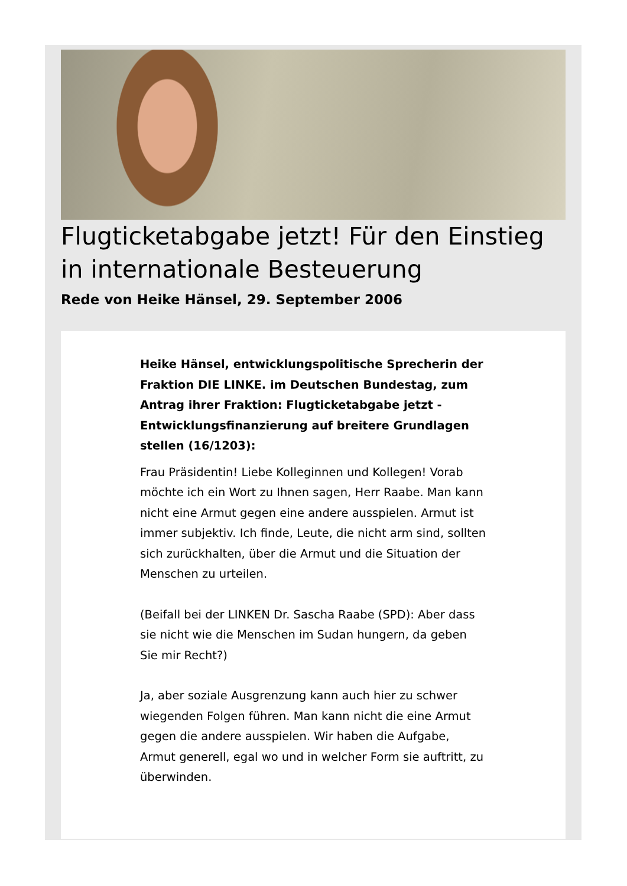Flugticketabgabe jetzt! Für den Einstieg in internationale Besteuerung
Rede von Heike Hänsel, 29. September 2006
Heike Hänsel, entwicklungspolitische Sprecherin der Fraktion DIE LINKE. im Deutschen Bundestag, zum Antrag ihrer Fraktion: Flugticketabgabe jetzt - Entwicklungsfinanzierung auf breitere Grundlagen stellen (16/1203):
Frau Präsidentin! Liebe Kolleginnen und Kollegen! Vorab möchte ich ein Wort zu Ihnen sagen, Herr Raabe. Man kann nicht eine Armut gegen eine andere ausspielen. Armut ist immer subjektiv. Ich finde, Leute, die nicht arm sind, sollten sich zurückhalten, über die Armut und die Situation der Menschen zu urteilen.
(Beifall bei der LINKEN Dr. Sascha Raabe (SPD): Aber dass sie nicht wie die Menschen im Sudan hungern, da geben Sie mir Recht?)
Ja, aber soziale Ausgrenzung kann auch hier zu schwer wiegenden Folgen führen. Man kann nicht die eine Armut gegen die andere ausspielen. Wir haben die Aufgabe, Armut generell, egal wo und in welcher Form sie auftritt, zu überwinden.